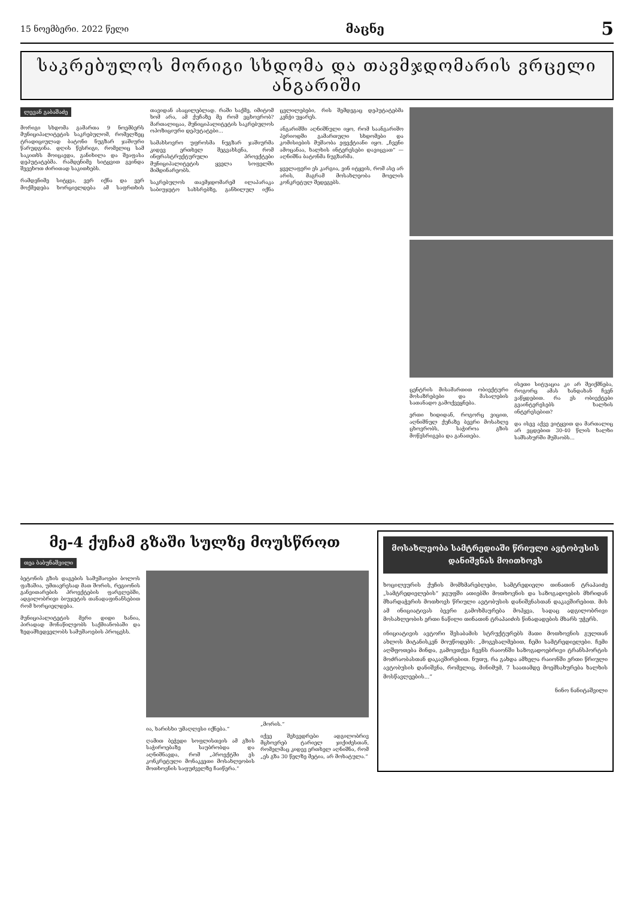15 ნოემბერი. 2022 წელი მაცნე 5
საკრებულოს მორიგი სხდომა და თავმჯდომარის ვრცელი ანგარიში
ლევან გაბაშაძე
მორიგი სხდომა გამართა 9 ნოემბერს მუნიციპალიტეტის საკრებულომ, რომელზეც ტრადიციულად ბატონი ნუგზარ ჯაშიური წარუდგინა. დღის წესრიგი, რომელიც სამ საკითხს მოიცავდა, განიხილა და შეაფასა დეპუტატებმა. რამდენიმე სიტყვით გვინდა შევეხოთ ძირითად საკითხებს.
რამდენიმე სიტყვა, ვერ იქნა და ვერ მოქმედება ხორციელდება ამ საფრთხის თავიდან ასაცილებლად. რაში საქმე, იმიტომ ხომ არა, ამ ქუჩაზე მე რომ ვცხოვრობ? მართალიცაა, მუნიციპალიტეტის საკრებულოს ოპოზიციური დეპუტატები...
სამახსოვრო უფროსმა ნუგზარ ჯაშიურმა კიდევ ერთხელ შეგვახსენა, რომ ინფრასტრუქტურული პროექტები მუნიციპალიტეტის ყველა სოფელში მიმდინარეობს.
საკრებულოს თავმჯდომარემ ილაპარაკა საბიუჯეტო სახსრებზე, განხილულ იქნა ცვლილებები, რის შემდეგაც დეპუტატებმა კენჭი უყარეს.
ანგარიშში აღნიშნული იყო, რომ საანგარიშო პერიოდში გამართული სხდომები და კომისიების მუშაობა ეფექტიანი იყო. „ჩვენი ამოცანაა, ხალხის ინტერესები დავიცვათ“ — აღნიშნა ბატონმა ნუგზარმა.
ყველაფერი ეს კარგია, ვინ იტყვის, რომ ასე არ არის, მაგრამ მოსახლეობა მოელის კონკრეტულ შედეგებს.
ცენტრის მისამართით ობიექტური მოსაზრებები და მასალების სათანადო გამოქვეყნება.
ერთი ხიდიდან, როგორც ვიცით, აღნიშნულ ქუჩაზე ბევრი მოსახლე ცხოვრობს, საჭიროა გზის მოწესრიგება და განათება.
ისეთი სიტუაცია კი არ შეიქმნება, როგორც ამას ხანდახან ჩვენ ვაწყდებით. რა ეს ობიექტები გვაინტერესებს ხალხის ინტერესებით?
და ისევ აქვე ვიტყვით და მართალიც არ ვცდებით 30-40 წლის ხალხი სამსახურში მუშაობს...
მე-4 ქუჩამ გზაში სულზე მოუსწროთ
თეა ბაბუნაშვილი
ბეტონის გზის დაგების სამუშაოები ბოლოს ფაზაშია, უმთავრესად მათ შორის, რეგიონის განვითარების პროექტების ფარგლებში, ადგილობრივი ბიუჯეტის თანადაფინანსებით რომ ხორციელდება.
მუნიციპალიტეტის მერი დიდი ხანია, პირადად მონაწილეობს საქმიანობაში და ზედამხედველობს სამუშაოების პროცესს.
ია, ხარისხი უმაღლესი იქნება.“
ღამით ბეჭედი სოფლისთვის ამ გზის საჭიროებაზე საუბრობდა და აღნიშნავდა, რომ „პროექტში ეს კონკრეტული მონაკვეთი მოსახლეობის მოთხოვნის საფუძველზე ჩაიწერა.“
„მორის.“
იქვე შეხვედრები ადგილობრივ მცხოვრებ ტარიელ ჯიქიძესთან, რომელმაც კიდევ ერთხელ აღნიშნა, რომ „ეს გზა 30 წელზე მეტია, არ მოხატულა.“
მოსახლეობა სამტრედიაში წრიული ავტობუსის დანიშვნას მოითხოვს
ხოცილეურის ქუჩის მომხმარებლები, სამტრედიელი თინათინ ტრაპაიძე „სამტრედიელების“ ჯგუფში ათიებში მოთხოვნის და საზოგადოების მხრიდან მხარდაჭერის მოთხოვს წრიული ავტობუსის დანიშვნასთან დაკავშირებით. მის ამ ინიციატივას ბევრი გამოხმაურება მოჰყვა, სადაც ადგილობრივი მოსახლეობის ერთი ნაწილი თინათინ ტრაპაიძის წინადადების მხარს უჭერს.
ინიციატივის ავტორი შესაბამის სტრუქტურებს მათი მოთხოვნის გულთან ახლოს მიტანისკენ მოუწოდებს: „მოგესალმებით, ჩემი სამტრედიელები. ჩემი აღშფოთება მინდა, გამოვთქვა ჩვენს რაიონში საზოგადოებრივი ტრანსპორტის მოძრაობასთან დაკავშირებით. ნუთუ, რა გახდა ამხელა რაიონში ერთი წრიული ავტობუსის დანიშვნა, რომელიც, მინიმუმ, 7 საათამდე მოემსახურება ხალხის მოსწავლეების...“
ნინო ნანიტაშვილი